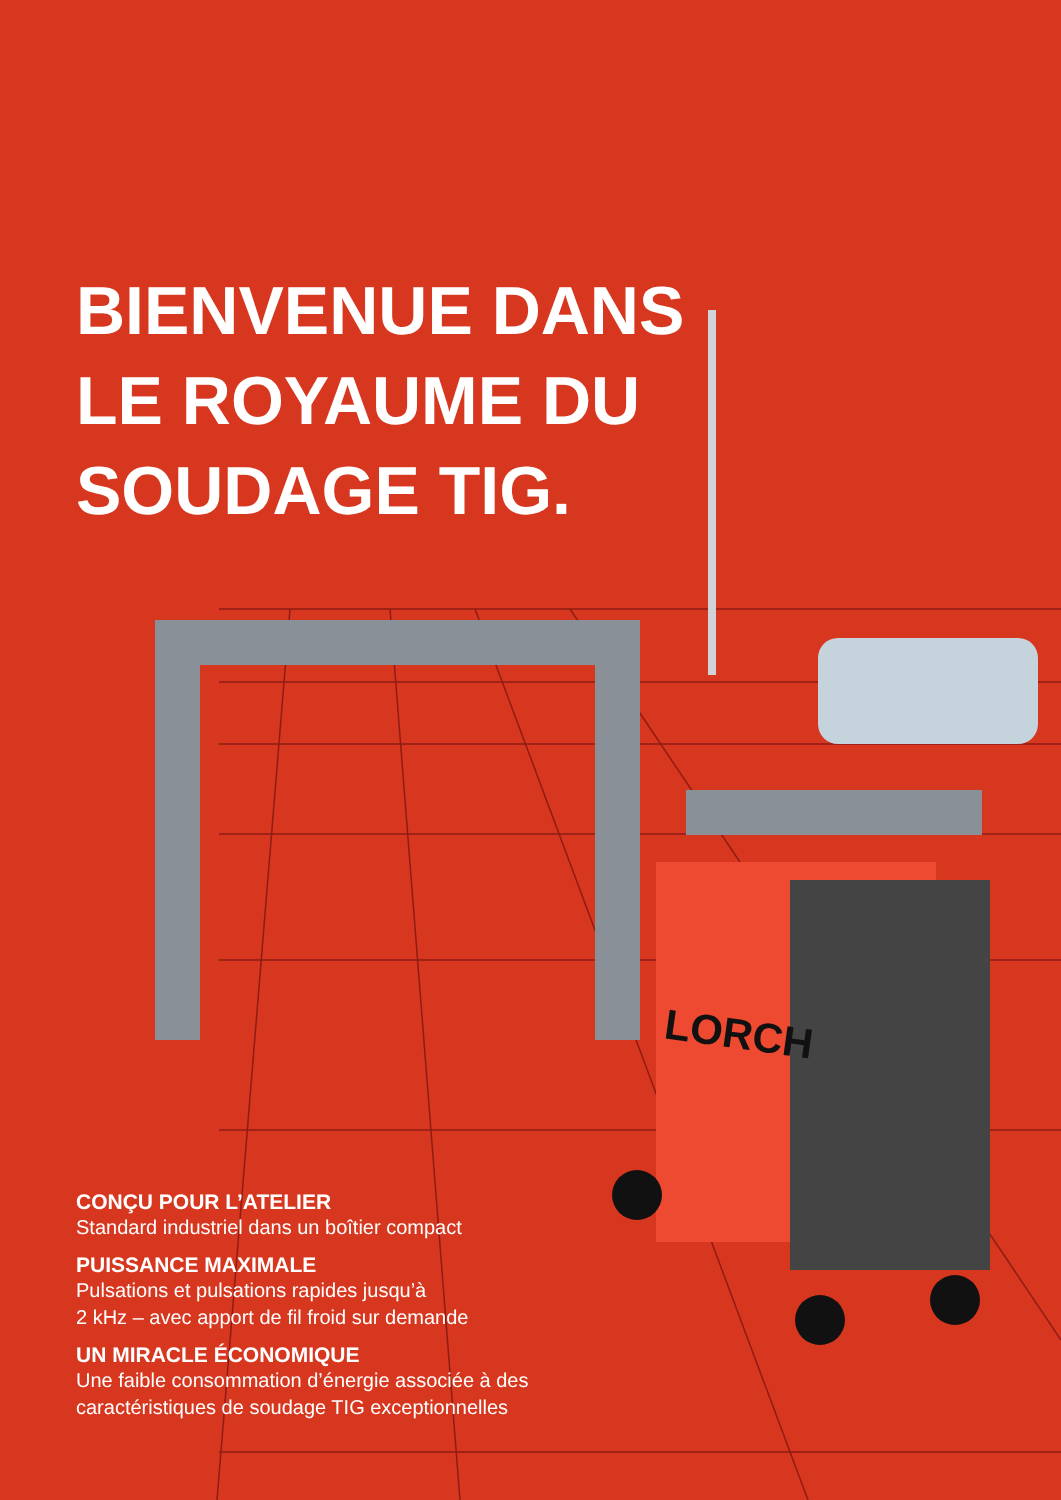LORCH
BIENVENUE DANS
LE ROYAUME DU
SOUDAGE TIG.
CONÇU POUR L’ATELIER
Standard industriel dans un boîtier compact
PUISSANCE MAXIMALE
Pulsations et pulsations rapides jusqu’à
2 kHz – avec apport de fil froid sur demande
UN MIRACLE ÉCONOMIQUE
Une faible consommation d’énergie associée à des
caractéristiques de soudage TIG exceptionnelles